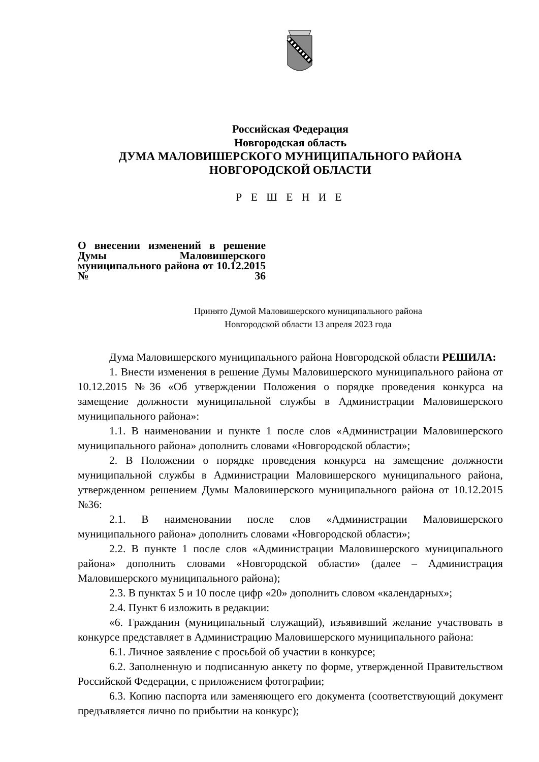Российская Федерация
Новгородская область
ДУМА МАЛОВИШЕРСКОГО МУНИЦИПАЛЬНОГО РАЙОНА
НОВГОРОДСКОЙ ОБЛАСТИ
Р Е Ш Е Н И Е
О внесении изменений в решение Думы Маловишерского муниципального района от 10.12.2015 №36
Принято Думой Маловишерского муниципального района
Новгородской области 13 апреля 2023 года
Дума Маловишерского муниципального района Новгородской области РЕШИЛА:
1. Внести изменения в решение Думы Маловишерского муниципального района от 10.12.2015 №36 «Об утверждении Положения о порядке проведения конкурса на замещение должности муниципальной службы в Администрации Маловишерского муниципального района»:
1.1. В наименовании и пункте 1 после слов «Администрации Маловишерского муниципального района» дополнить словами «Новгородской области»;
2. В Положении о порядке проведения конкурса на замещение должности муниципальной службы в Администрации Маловишерского муниципального района, утвержденном решением Думы Маловишерского муниципального района от 10.12.2015 №36:
2.1. В наименовании после слов «Администрации Маловишерского муниципального района» дополнить словами «Новгородской области»;
2.2. В пункте 1 после слов «Администрации Маловишерского муниципального района» дополнить словами «Новгородской области» (далее – Администрация Маловишерского муниципального района);
2.3. В пунктах 5 и 10 после цифр «20» дополнить словом «календарных»;
2.4. Пункт 6 изложить в редакции:
«6. Гражданин (муниципальный служащий), изъявивший желание участвовать в конкурсе представляет в Администрацию Маловишерского муниципального района:
6.1. Личное заявление с просьбой об участии в конкурсе;
6.2. Заполненную и подписанную анкету по форме, утвержденной Правительством Российской Федерации, с приложением фотографии;
6.3. Копию паспорта или заменяющего его документа (соответствующий документ предъявляется лично по прибытии на конкурс);